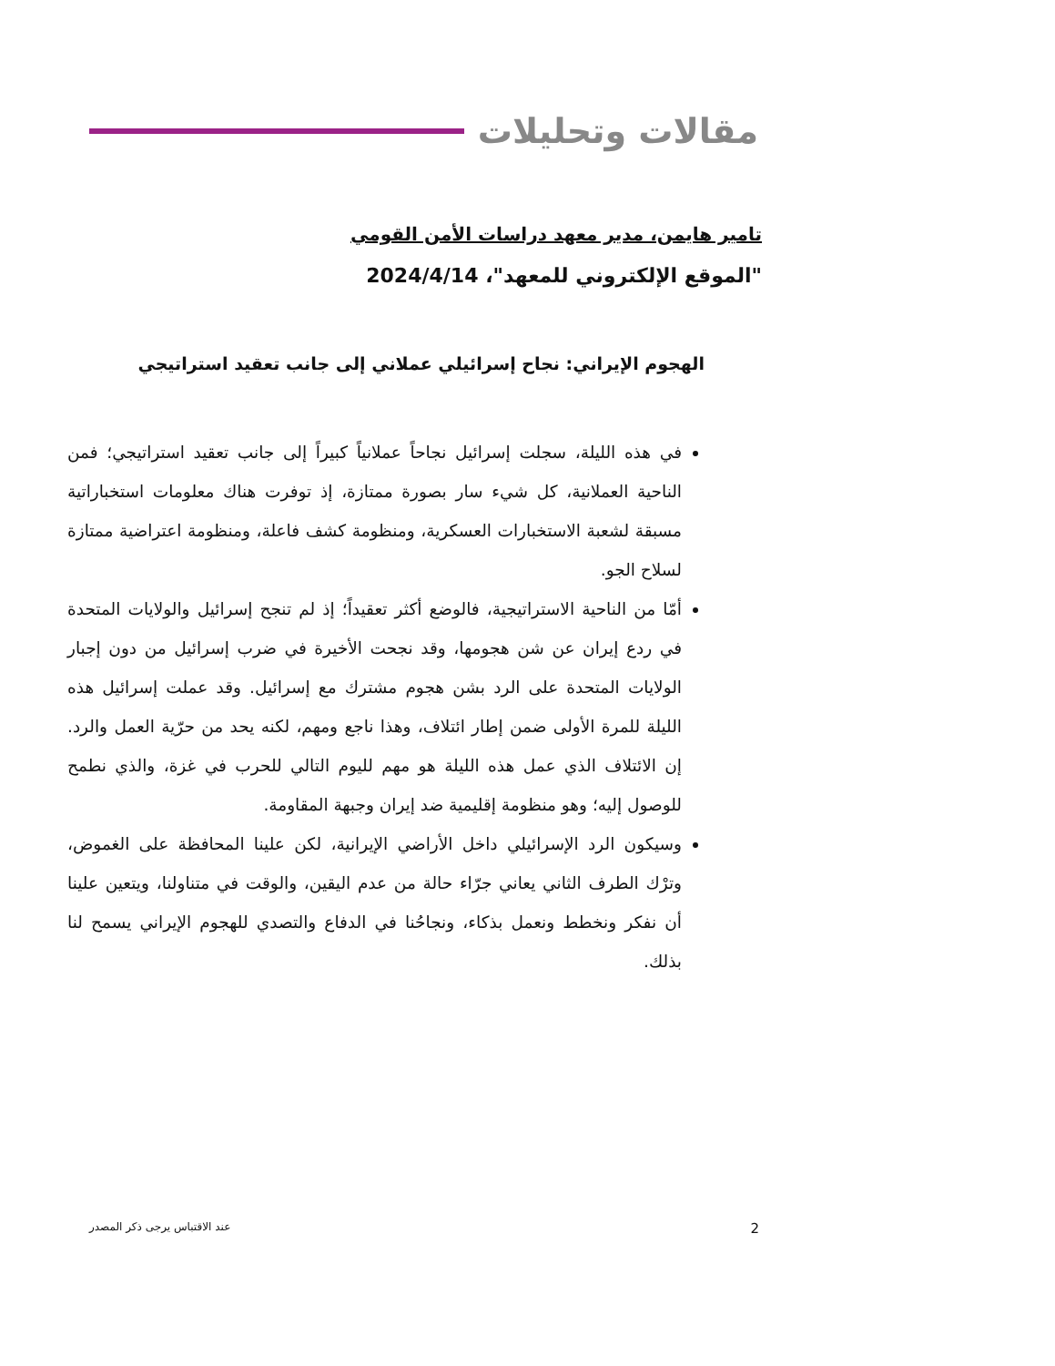مقالات وتحليلات
تامير هايمن، مدير معهد دراسات الأمن القومي
"الموقع الإلكتروني للمعهد"، 2024/4/14
الهجوم الإيراني: نجاح إسرائيلي عملاني إلى جانب تعقيد استراتيجي
في هذه الليلة، سجلت إسرائيل نجاحاً عملانياً كبيراً إلى جانب تعقيد استراتيجي؛ فمن الناحية العملانية، كل شيء سار بصورة ممتازة، إذ توفرت هناك معلومات استخباراتية مسبقة لشعبة الاستخبارات العسكرية، ومنظومة كشف فاعلة، ومنظومة اعتراضية ممتازة لسلاح الجو.
أمّا من الناحية الاستراتيجية، فالوضع أكثر تعقيداً؛ إذ لم تنجح إسرائيل والولايات المتحدة في ردع إيران عن شن هجومها، وقد نجحت الأخيرة في ضرب إسرائيل من دون إجبار الولايات المتحدة على الرد بشن هجوم مشترك مع إسرائيل. وقد عملت إسرائيل هذه الليلة للمرة الأولى ضمن إطار ائتلاف، وهذا ناجع ومهم، لكنه يحد من حرّية العمل والرد. إن الائتلاف الذي عمل هذه الليلة هو مهم لليوم التالي للحرب في غزة، والذي نطمح للوصول إليه؛ وهو منظومة إقليمية ضد إيران وجبهة المقاومة.
وسيكون الرد الإسرائيلي داخل الأراضي الإيرانية، لكن علينا المحافظة على الغموض، وترْك الطرف الثاني يعاني جرّاء حالة من عدم اليقين، والوقت في متناولنا، ويتعين علينا أن نفكر ونخطط ونعمل بذكاء، ونجاحُنا في الدفاع والتصدي للهجوم الإيراني يسمح لنا بذلك.
2 عند الاقتباس يرجى ذكر المصدر